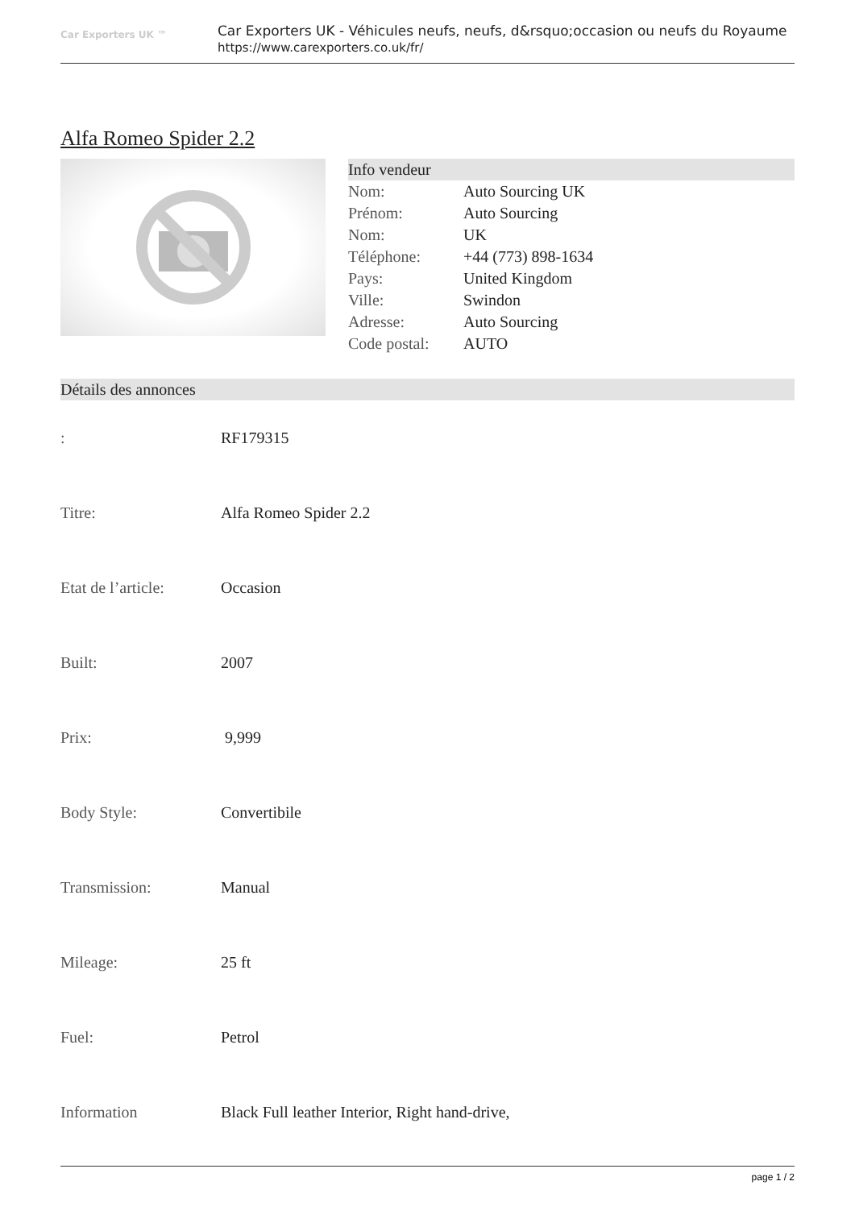Car Exporters UK ™
Car Exporters UK - Véhicules neufs, neufs, d&rsquo;occasion ou neufs du Royaume
https://www.carexporters.co.uk/fr/
Alfa Romeo Spider 2.2
Info vendeur
| Nom: | Auto Sourcing UK |
| Prénom: | Auto Sourcing |
| Nom: | UK |
| Téléphone: | +44 (773) 898-1634 |
| Pays: | United Kingdom |
| Ville: | Swindon |
| Adresse: | Auto Sourcing |
| Code postal: | AUTO |
Détails des annonces
| : | RF179315 |
| Titre: | Alfa Romeo Spider 2.2 |
| Etat de l’article: | Occasion |
| Built: | 2007 |
| Prix: | 9,999 |
| Body Style: | Convertibile |
| Transmission: | Manual |
| Mileage: | 25 ft |
| Fuel: | Petrol |
| Information | Black Full leather Interior, Right hand-drive, |
page 1 / 2